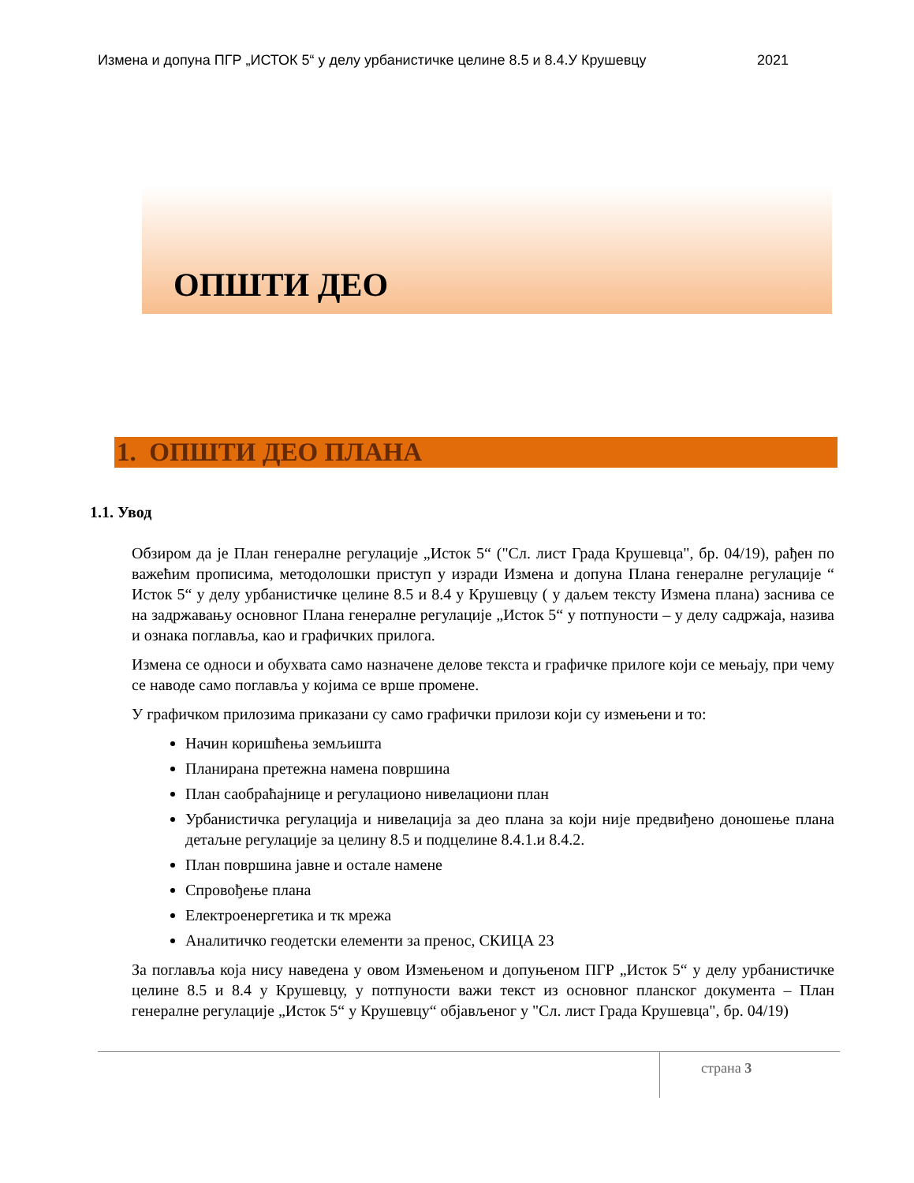Измена и допуна ПГР „ИСТОК 5“ у делу урбанистичке целине 8.5 и 8.4.У Крушевцу 2021
ОПШТИ ДЕО
1. ОПШТИ ДЕО ПЛАНА
1.1. Увод
Обзиром да је План генералне регулације „Исток 5“ ("Сл. лист Града Крушевца", бр. 04/19), рађен по важећим прописима, методолошки приступ у изради Измена и допуна Плана генералне регулације “ Исток 5“ у делу урбанистичке целине 8.5 и 8.4 у Крушевцу ( у даљем тексту Измена плана) заснива се на задржавању основног Плана генералне регулације „Исток 5“ у потпуности – у делу садржаја, назива и ознака поглавља, као и графичких прилога.
Измена се односи и обухвата само назначене делове текста и графичке прилоге који се мењају, при чему се наводе само поглавља у којима се врше промене.
У графичком прилозима приказани су само графички прилози који су измењени и то:
Начин коришћења земљишта
Планирана претежна намена површина
План саобраћајнице и регулационо нивелациони план
Урбанистичка регулација и нивелација за део плана за који није предвиђено доношење плана детаљне регулације за целину 8.5 и подцелине 8.4.1.и 8.4.2.
План површина јавне и остале намене
Спровођење плана
Електроенергетика и тк мрежа
Аналитичко геодетски елементи за пренос, СКИЦА 23
За поглавља која нису наведена у овом Измењеном и допуњеном ПГР „Исток 5“ у делу урбанистичке целине 8.5 и 8.4 у Крушевцу, у потпуности важи текст из основног планског документа – План генералне регулације „Исток 5“ у Крушевцу“ објављеног у "Сл. лист Града Крушевца", бр. 04/19)
страна 3